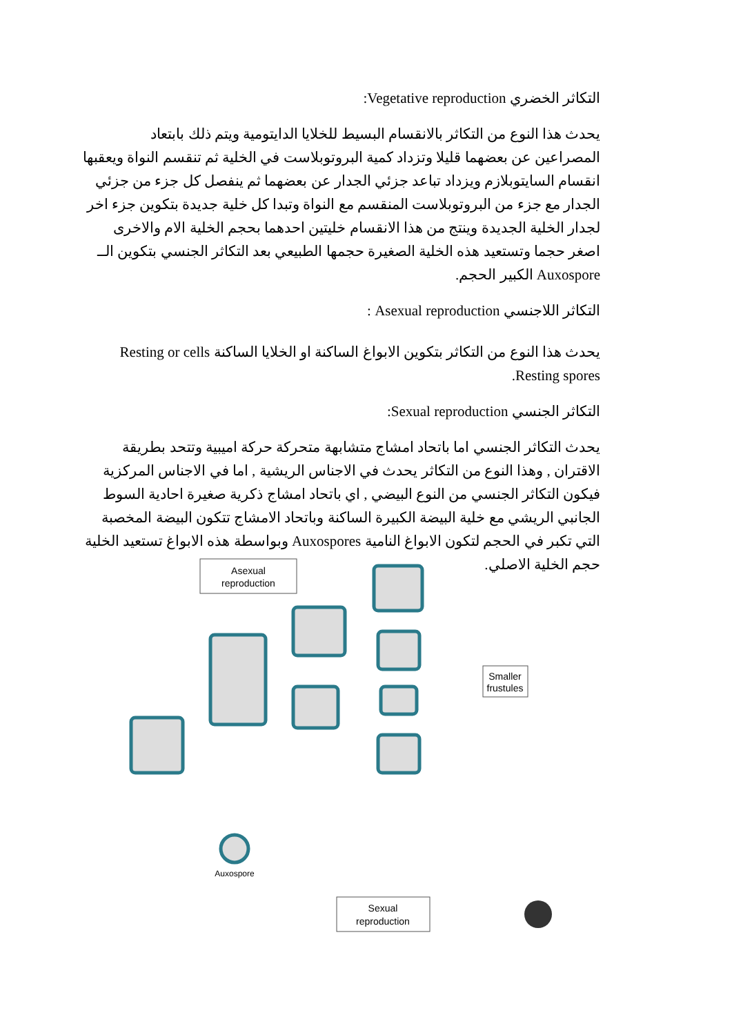التكاثر الخضري Vegetative reproduction:
يحدث هذا النوع من التكاثر بالانقسام البسيط للخلايا الدايتومية ويتم ذلك بابتعاد المصراعين عن بعضهما قليلا وتزداد كمية البروتوبلاست في الخلية ثم تنقسم النواة ويعقبها انقسام السايتوبلازم ويزداد تباعد جزئي الجدار عن بعضهما ثم ينفصل كل جزء من جزئي الجدار مع جزء من البروتوبلاست المنقسم مع النواة وتبدا كل خلية جديدة بتكوين جزء اخر لجدار الخلية الجديدة وينتج من هذا الانقسام خليتين احدهما بحجم الخلية الام والاخرى اصغر حجما وتستعيد هذه الخلية الصغيرة حجمها الطبيعي بعد التكاثر الجنسي بتكوين الــ Auxospore الكبير الحجم.
التكاثر اللاجنسي Asexual reproduction :
يحدث هذا النوع من التكاثر بتكوين الابواغ الساكنة او الخلايا الساكنة Resting or cells Resting spores.
التكاثر الجنسي Sexual reproduction:
يحدث التكاثر الجنسي اما باتحاد امشاج متشابهة متحركة حركة اميبية وتتحد بطريقة الاقتران , وهذا النوع من التكاثر يحدث في الاجناس الريشية , اما في الاجناس المركزية فيكون التكاثر الجنسي من النوع البيضي , اي باتحاد امشاج ذكرية صغيرة احادية السوط الجانبي الريشي مع خلية البيضة الكبيرة الساكنة وباتحاد الامشاج تتكون البيضة المخصبة التي تكبر في الحجم لتكون الابواغ النامية Auxospores وبواسطة هذه الابواغ تستعيد الخلية حجم الخلية الاصلي.
Asexual
reproduction
Smaller
frustules
Sexual
reproduction
Auxospore